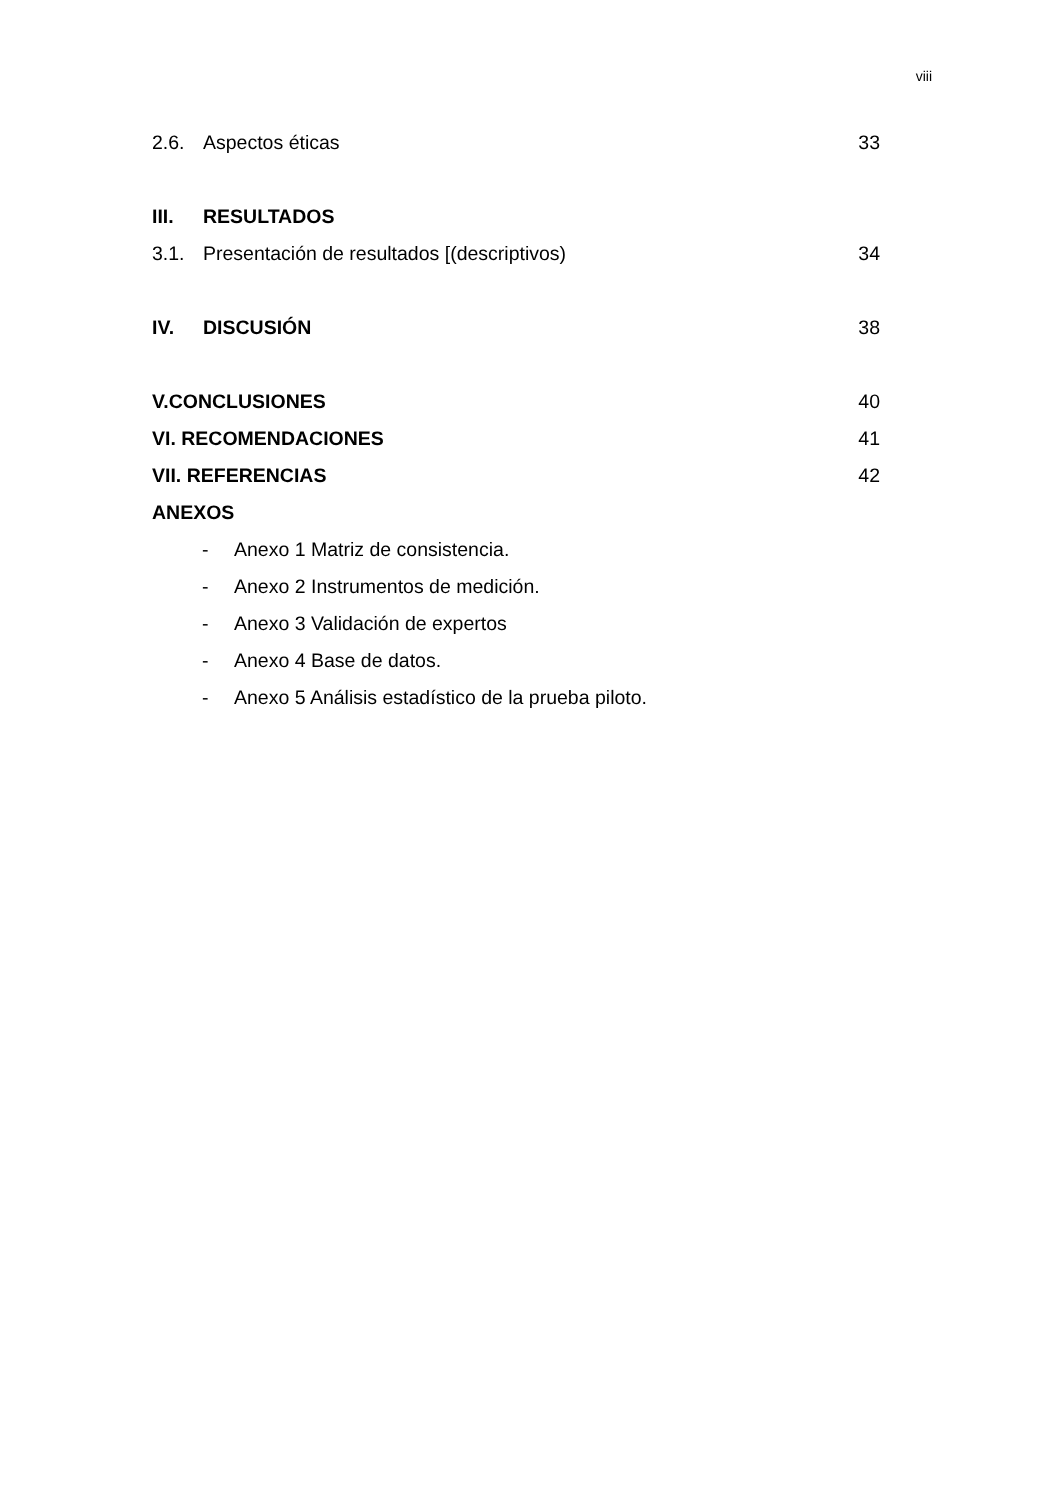viii
2.6. Aspectos éticas 33
III. RESULTADOS
3.1. Presentación de resultados [(descriptivos) 34
IV. DISCUSIÓN 38
V.CONCLUSIONES 40
VI. RECOMENDACIONES 41
VII. REFERENCIAS 42
ANEXOS
- Anexo 1 Matriz de consistencia.
- Anexo 2 Instrumentos de medición.
- Anexo 3 Validación de expertos
- Anexo 4 Base de datos.
- Anexo 5 Análisis estadístico de la prueba piloto.